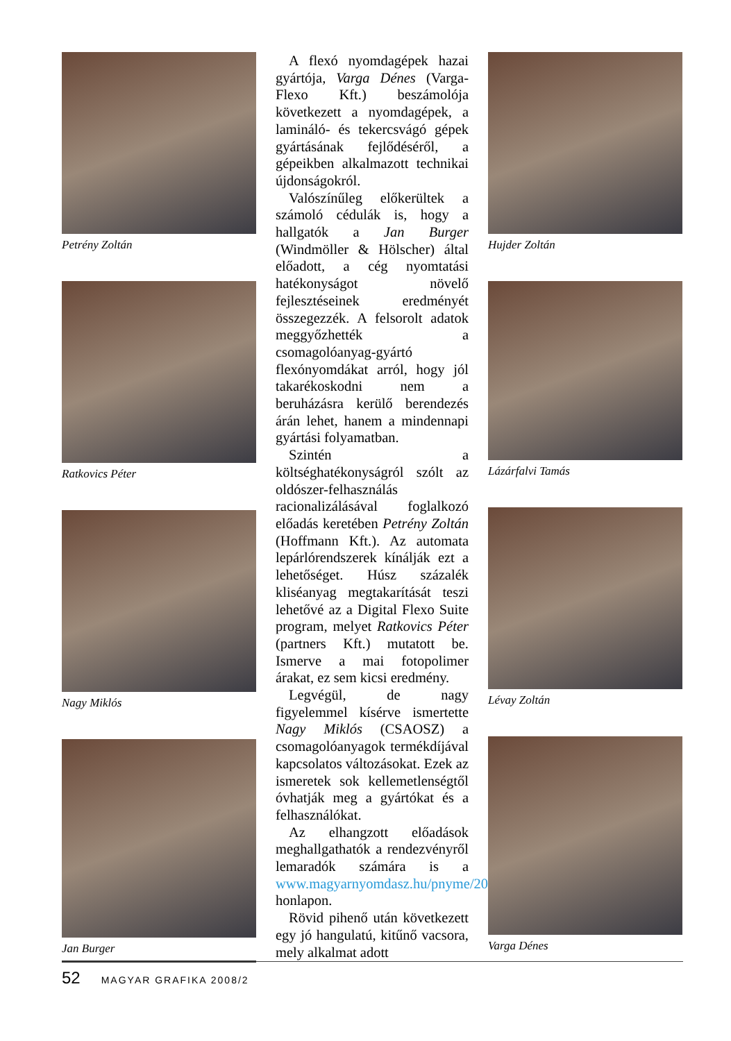Petrény Zoltán
Ratkovics Péter
Nagy Miklós
Jan Burger
A flexó nyomdagépek hazai gyártója, Varga Dénes (Varga-Flexo Kft.) beszámolója következett a nyomdagépek, a lamináló- és tekercsvágó gépek gyártásának fejlődéséről, a gépeikben alkalmazott technikai újdonságokról.
Valószínűleg előkerültek a számoló cédulák is, hogy a hallgatók a Jan Burger (Windmöller & Hölscher) által előadott, a cég nyomtatási hatékonyságot növelő fejlesztéseinek eredményét összegezzék. A felsorolt adatok meggyőzhették a csomagolóanyag-gyártó flexónyomdákat arról, hogy jól takarékoskodni nem a beruházásra kerülő berendezés árán lehet, hanem a mindennapi gyártási folyamatban.
Szintén a költséghatékonyságról szólt az oldószer-felhasználás racionalizálásával foglalkozó előadás keretében Petrény Zoltán (Hoffmann Kft.). Az automata lepárlórendszerek kínálják ezt a lehetőséget. Húsz százalék kliséanyag megtakarítását teszi lehetővé az a Digital Flexo Suite program, melyet Ratkovics Péter (partners Kft.) mutatott be. Ismerve a mai fotopolimer árakat, ez sem kicsi eredmény.
Legvégül, de nagy figyelemmel kísérve ismertette Nagy Miklós (CSAOSZ) a csomagolóanyagok termékdíjával kapcsolatos változásokat. Ezek az ismeretek sok kellemetlenségtől óvhatják meg a gyártókat és a felhasználókat.
Az elhangzott előadások meghallgathatók a rendezvényről lemaradók számára is a www.magyarnyomdasz.hu/pnyme/2008/flexo/flexo.php honlapon.
Rövid pihenő után következett egy jó hangulatú, kitűnő vacsora, mely alkalmat adott
Hujder Zoltán
Lázárfalvi Tamás
Lévay Zoltán
Varga Dénes
52 MAGYAR GRAFIKA 2008/2